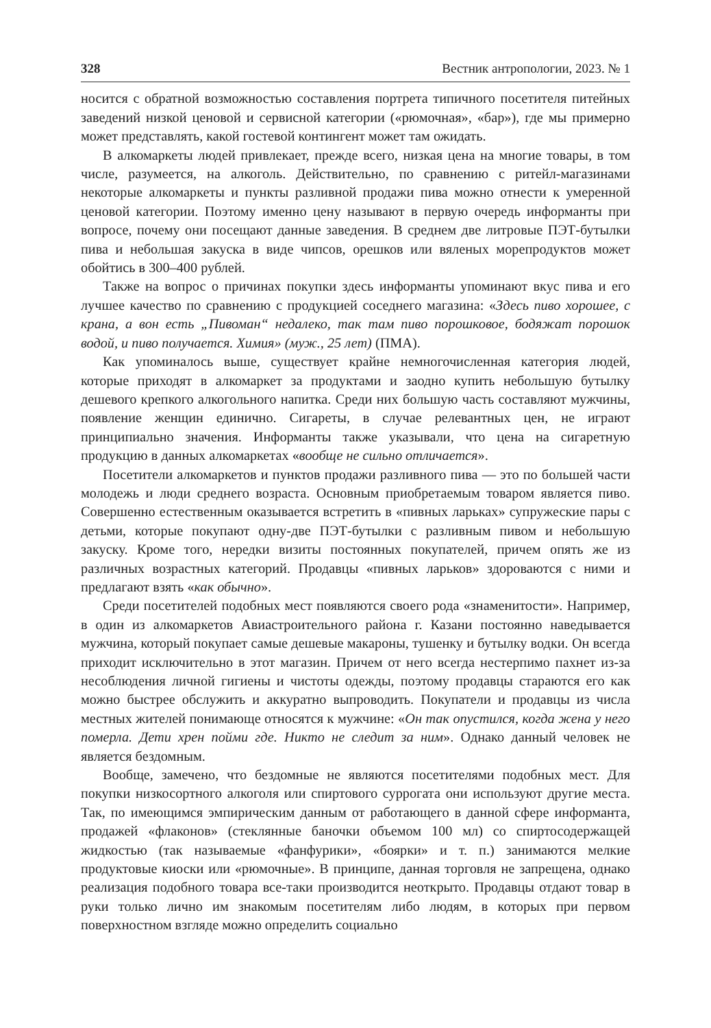328 Вестник антропологии, 2023. № 1
носится с обратной возможностью составления портрета типичного посетителя питейных заведений низкой ценовой и сервисной категории («рюмочная», «бар»), где мы примерно может представлять, какой гостевой контингент может там ожидать.
В алкомаркеты людей привлекает, прежде всего, низкая цена на многие товары, в том числе, разумеется, на алкоголь. Действительно, по сравнению с ритейл-магазинами некоторые алкомаркеты и пункты разливной продажи пива можно отнести к умеренной ценовой категории. Поэтому именно цену называют в первую очередь информанты при вопросе, почему они посещают данные заведения. В среднем две литровые ПЭТ-бутылки пива и небольшая закуска в виде чипсов, орешков или вяленых морепродуктов может обойтись в 300–400 рублей.
Также на вопрос о причинах покупки здесь информанты упоминают вкус пива и его лучшее качество по сравнению с продукцией соседнего магазина: «Здесь пиво хорошее, с крана, а вон есть „Пивоман“ недалеко, так там пиво порошковое, бодяжат порошок водой, и пиво получается. Химия» (муж., 25 лет) (ПМА).
Как упоминалось выше, существует крайне немногочисленная категория людей, которые приходят в алкомаркет за продуктами и заодно купить небольшую бутылку дешевого крепкого алкогольного напитка. Среди них большую часть составляют мужчины, появление женщин единично. Сигареты, в случае релевантных цен, не играют принципиально значения. Информанты также указывали, что цена на сигаретную продукцию в данных алкомаркетах «вообще не сильно отличается».
Посетители алкомаркетов и пунктов продажи разливного пива — это по большей части молодежь и люди среднего возраста. Основным приобретаемым товаром является пиво. Совершенно естественным оказывается встретить в «пивных ларьках» супружеские пары с детьми, которые покупают одну-две ПЭТ-бутылки с разливным пивом и небольшую закуску. Кроме того, нередки визиты постоянных покупателей, причем опять же из различных возрастных категорий. Продавцы «пивных ларьков» здороваются с ними и предлагают взять «как обычно».
Среди посетителей подобных мест появляются своего рода «знаменитости». Например, в один из алкомаркетов Авиастроительного района г. Казани постоянно наведывается мужчина, который покупает самые дешевые макароны, тушенку и бутылку водки. Он всегда приходит исключительно в этот магазин. Причем от него всегда нестерпимо пахнет из-за несоблюдения личной гигиены и чистоты одежды, поэтому продавцы стараются его как можно быстрее обслужить и аккуратно выпроводить. Покупатели и продавцы из числа местных жителей понимающе относятся к мужчине: «Он так опустился, когда жена у него померла. Дети хрен пойми где. Никто не следит за ним». Однако данный человек не является бездомным.
Вообще, замечено, что бездомные не являются посетителями подобных мест. Для покупки низкосортного алкоголя или спиртового суррогата они используют другие места. Так, по имеющимся эмпирическим данным от работающего в данной сфере информанта, продажей «флаконов» (стеклянные баночки объемом 100 мл) со спиртосодержащей жидкостью (так называемые «фанфурики», «боярки» и т. п.) занимаются мелкие продуктовые киоски или «рюмочные». В принципе, данная торговля не запрещена, однако реализация подобного товара все-таки производится неоткрыто. Продавцы отдают товар в руки только лично им знакомым посетителям либо людям, в которых при первом поверхностном взгляде можно определить социально